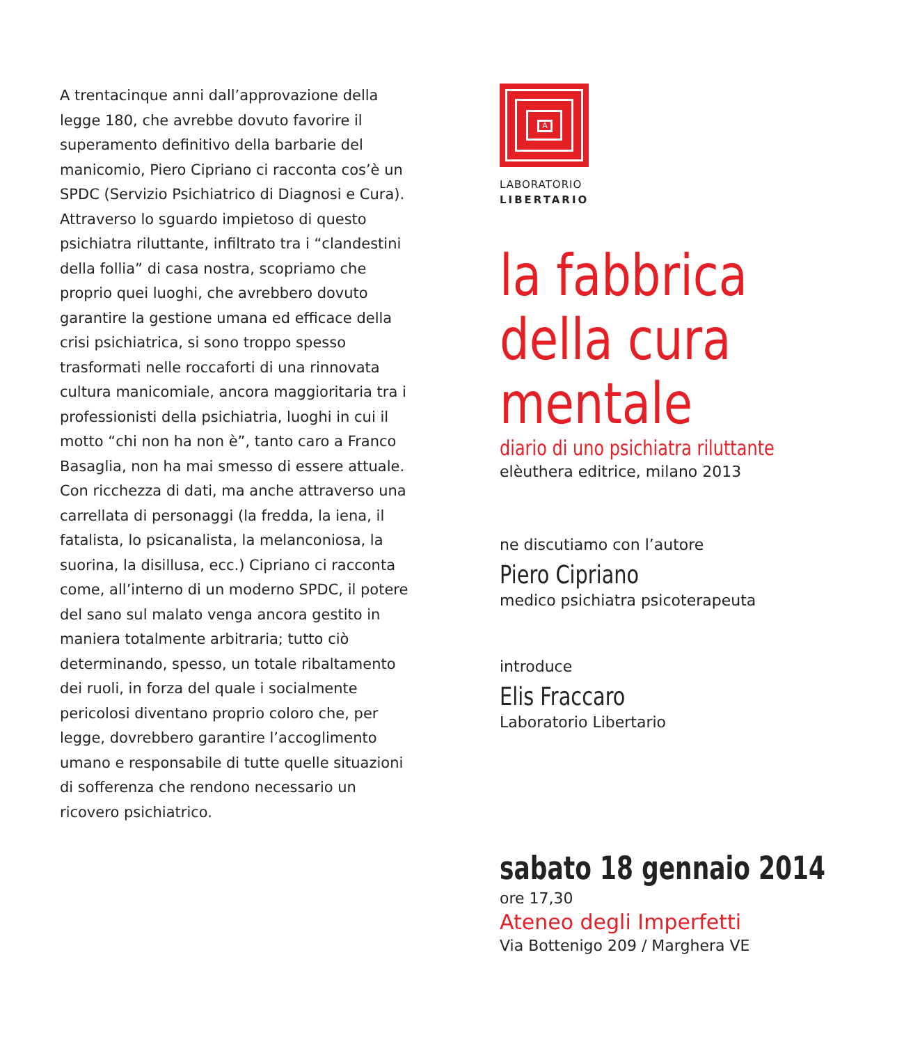A trentacinque anni dall’approvazione della legge 180, che avrebbe dovuto favorire il superamento definitivo della barbarie del manicomio, Piero Cipriano ci racconta cos’è un SPDC (Servizio Psichiatrico di Diagnosi e Cura). Attraverso lo sguardo impietoso di questo psichiatra riluttante, infiltrato tra i “clandestini della follia” di casa nostra, scopriamo che proprio quei luoghi, che avrebbero dovuto garantire la gestione umana ed efficace della crisi psichiatrica, si sono troppo spesso trasformati nelle roccaforti di una rinnovata cultura manicomiale, ancora maggioritaria tra i professionisti della psichiatria, luoghi in cui il motto “chi non ha non è”, tanto caro a Franco Basaglia, non ha mai smesso di essere attuale.
Con ricchezza di dati, ma anche attraverso una carrellata di personaggi (la fredda, la iena, il fatalista, lo psicanalista, la melanconiosa, la suorina, la disillusa, ecc.) Cipriano ci racconta come, all’interno di un moderno SPDC, il potere del sano sul malato venga ancora gestito in maniera totalmente arbitraria; tutto ciò determinando, spesso, un totale ribaltamento dei ruoli, in forza del quale i socialmente pericolosi diventano proprio coloro che, per legge, dovrebbero garantire l’accoglimento umano e responsabile di tutte quelle situazioni di sofferenza che rendono necessario un ricovero psichiatrico.
A
LABORATORIO
LIBERTARIO
la fabbrica della cura mentale
diario di uno psichiatra riluttante
elèuthera editrice, milano 2013
ne discutiamo con l’autore
Piero Cipriano
medico psichiatra psicoterapeuta
introduce
Elis Fraccaro
Laboratorio Libertario
sabato 18 gennaio 2014
ore 17,30
Ateneo degli Imperfetti
Via Bottenigo 209 / Marghera VE